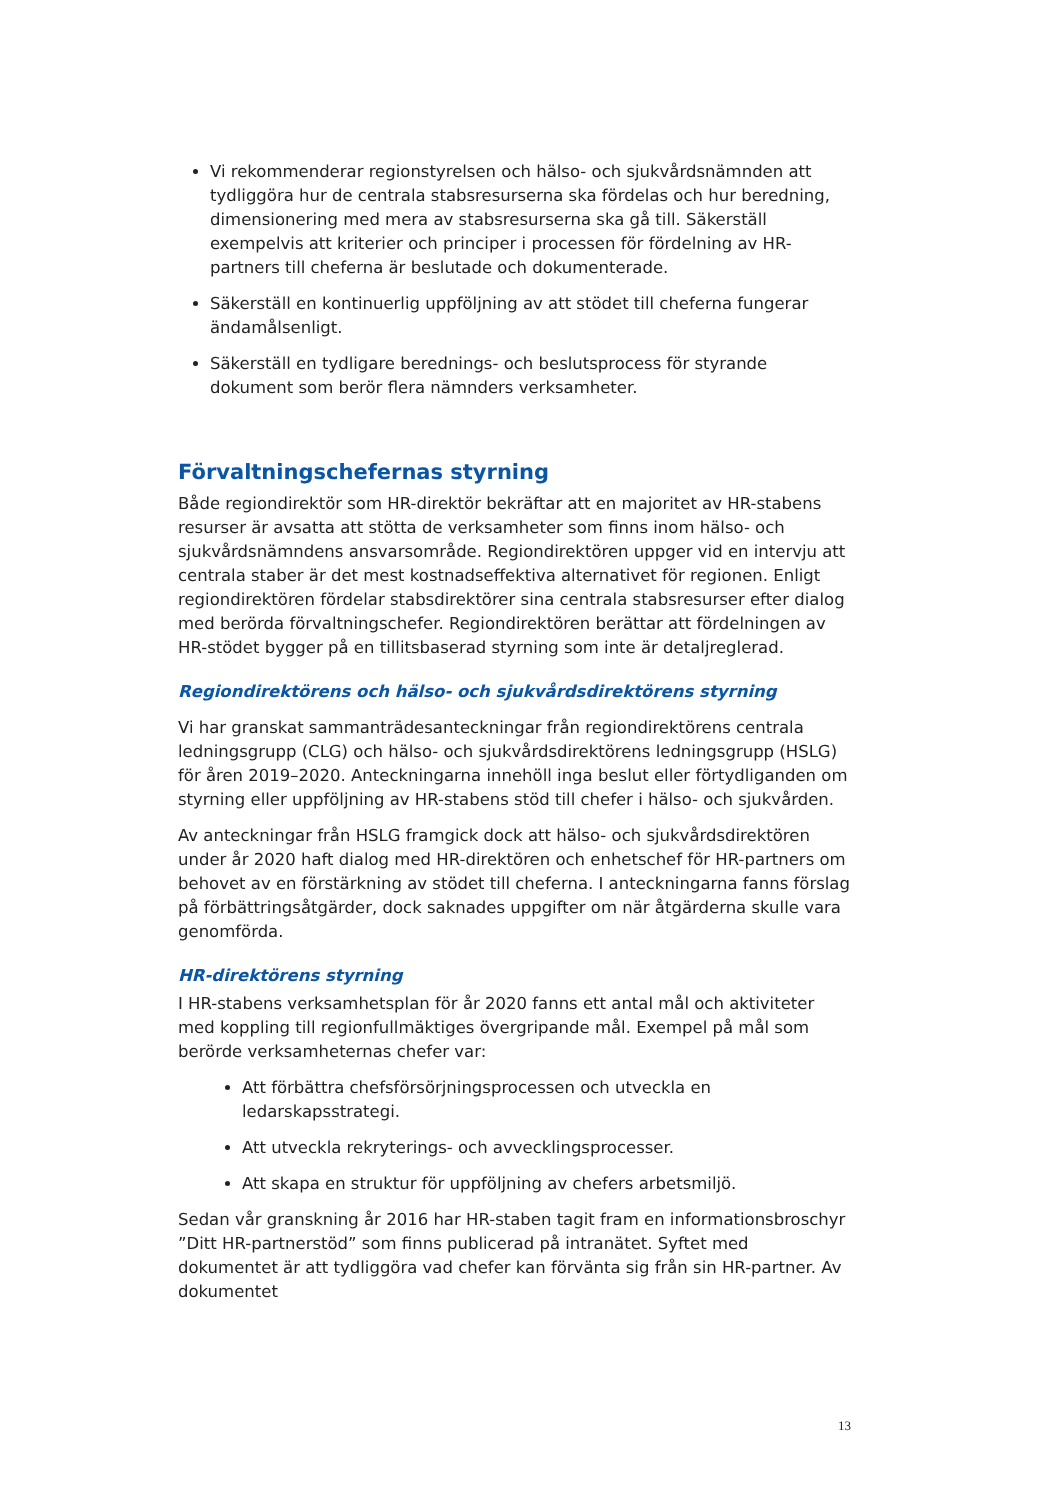Vi rekommenderar regionstyrelsen och hälso- och sjukvårdsnämnden att tydliggöra hur de centrala stabsresurserna ska fördelas och hur beredning, dimensionering med mera av stabsresurserna ska gå till. Säkerställ exempelvis att kriterier och principer i processen för fördelning av HR-partners till cheferna är beslutade och dokumenterade.
Säkerställ en kontinuerlig uppföljning av att stödet till cheferna fungerar ändamålsenligt.
Säkerställ en tydligare berednings- och beslutsprocess för styrande dokument som berör flera nämnders verksamheter.
Förvaltningschefernas styrning
Både regiondirektör som HR-direktör bekräftar att en majoritet av HR-stabens resurser är avsatta att stötta de verksamheter som finns inom hälso- och sjukvårdsnämndens ansvarsområde. Regiondirektören uppger vid en intervju att centrala staber är det mest kostnadseffektiva alternativet för regionen. Enligt regiondirektören fördelar stabsdirektörer sina centrala stabsresurser efter dialog med berörda förvaltningschefer. Regiondirektören berättar att fördelningen av HR-stödet bygger på en tillitsbaserad styrning som inte är detaljreglerad.
Regiondirektörens och hälso- och sjukvårdsdirektörens styrning
Vi har granskat sammanträdesanteckningar från regiondirektörens centrala ledningsgrupp (CLG) och hälso- och sjukvårdsdirektörens ledningsgrupp (HSLG) för åren 2019–2020. Anteckningarna innehöll inga beslut eller förtydliganden om styrning eller uppföljning av HR-stabens stöd till chefer i hälso- och sjukvården.
Av anteckningar från HSLG framgick dock att hälso- och sjukvårdsdirektören under år 2020 haft dialog med HR-direktören och enhetschef för HR-partners om behovet av en förstärkning av stödet till cheferna. I anteckningarna fanns förslag på förbättringsåtgärder, dock saknades uppgifter om när åtgärderna skulle vara genomförda.
HR-direktörens styrning
I HR-stabens verksamhetsplan för år 2020 fanns ett antal mål och aktiviteter med koppling till regionfullmäktiges övergripande mål. Exempel på mål som berörde verksamheternas chefer var:
Att förbättra chefsförsörjningsprocessen och utveckla en ledarskapsstrategi.
Att utveckla rekryterings- och avvecklingsprocesser.
Att skapa en struktur för uppföljning av chefers arbetsmiljö.
Sedan vår granskning år 2016 har HR-staben tagit fram en informationsbroschyr ”Ditt HR-partnerstöd” som finns publicerad på intranätet. Syftet med dokumentet är att tydliggöra vad chefer kan förvänta sig från sin HR-partner. Av dokumentet
13